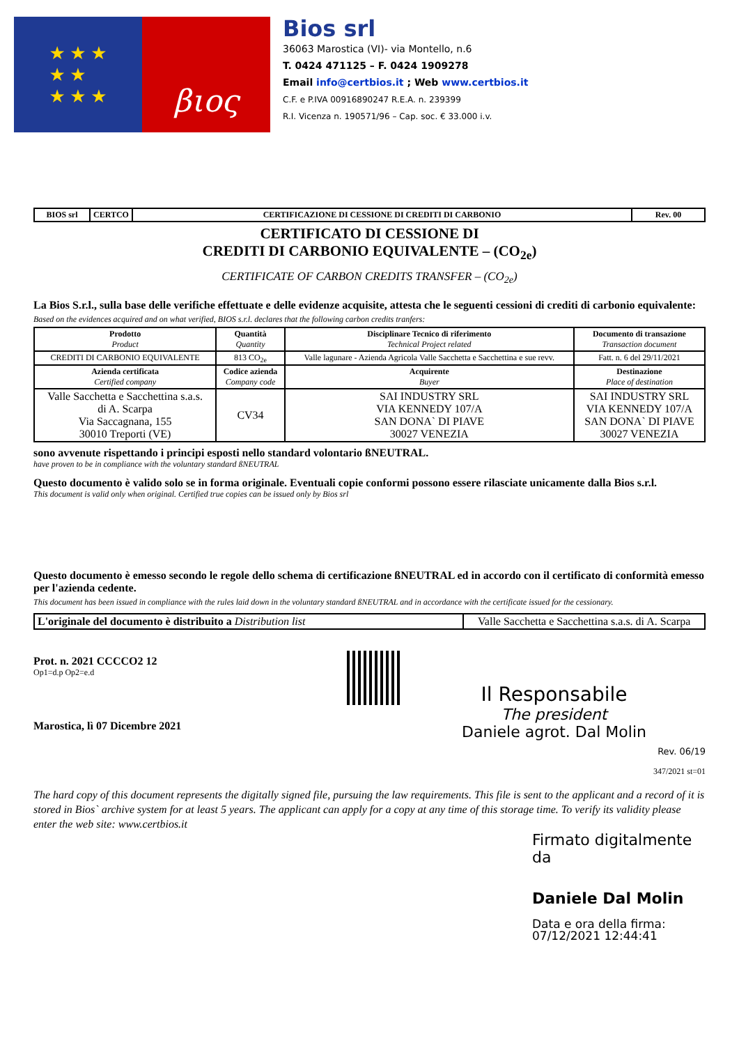★ ★ ★
★ ★
★ ★ ★
βιος
Bios srl
36063 Marostica (VI)- via Montello, n.6
T. 0424 471125 – F. 0424 1909278
Email info@certbios.it ; Web www.certbios.it
C.F. e P.IVA 00916890247 R.E.A. n. 239399
R.I. Vicenza n. 190571/96 – Cap. soc. € 33.000 i.v.
| BIOS srl | CERTCO | CERTIFICAZIONE DI CESSIONE DI CREDITI DI CARBONIO | Rev. 00 |
CERTIFICATO DI CESSIONE DI
CREDITI DI CARBONIO EQUIVALENTE – (CO<sub>2e</sub>)
CERTIFICATE OF CARBON CREDITS TRANSFER – (CO<sub>2e</sub>)
La Bios S.r.l., sulla base delle verifiche effettuate e delle evidenze acquisite, attesta che le seguenti cessioni di crediti di carbonio equivalente:
Based on the evidences acquired and on what verified, BIOS s.r.l. declares that the following carbon credits tranfers:
| Prodotto Product | Quantità Quantity | Disciplinare Tecnico di riferimento Technical Project related | Documento di transazione Transaction document |
| --- | --- | --- | --- |
| CREDITI DI CARBONIO EQUIVALENTE | 813 CO<sub>2e</sub> | Valle lagunare - Azienda Agricola Valle Sacchetta e Sacchettina e sue revv. | Fatt. n. 6 del 29/11/2021 |
| Azienda certificata Certified company | Codice azienda Company code | Acquirente Buyer | Destinazione Place of destination |
| Valle Sacchetta e Sacchettina s.a.s. di A. Scarpa Via Saccagnana, 155 30010 Treporti (VE) | CV34 | SAI INDUSTRY SRL VIA KENNEDY 107/A SAN DONA` DI PIAVE 30027 VENEZIA | SAI INDUSTRY SRL VIA KENNEDY 107/A SAN DONA` DI PIAVE 30027 VENEZIA |
sono avvenute rispettando i principi esposti nello standard volontario ßNEUTRAL.
have proven to be in compliance with the voluntary standard ßNEUTRAL
Questo documento è valido solo se in forma originale. Eventuali copie conformi possono essere rilasciate unicamente dalla Bios s.r.l.
This document is valid only when original. Certified true copies can be issued only by Bios srl
Questo documento è emesso secondo le regole dello schema di certificazione ßNEUTRAL ed in accordo con il certificato di conformità emesso per l'azienda cedente.
This document has been issued in compliance with the rules laid down in the voluntary standard ßNEUTRAL and in accordance with the certificate issued for the cessionary.
| L'originale del documento è distribuito a Distribution list | Valle Sacchetta e Sacchettina s.a.s. di A. Scarpa |
Prot. n. 2021 CCCCO2 12
Op1=d.p Op2=e.d
Marostica, lì 07 Dicembre 2021
Il Responsabile
The president
Daniele agrot. Dal Molin
Rev. 06/19
347/2021 st=01
The hard copy of this document represents the digitally signed file, pursuing the law requirements. This file is sent to the applicant and a record of it is stored in Bios` archive system for at least 5 years. The applicant can apply for a copy at any time of this storage time. To verify its validity please enter the web site: www.certbios.it
Firmato digitalmente da
Daniele Dal Molin
Data e ora della firma:
07/12/2021 12:44:41